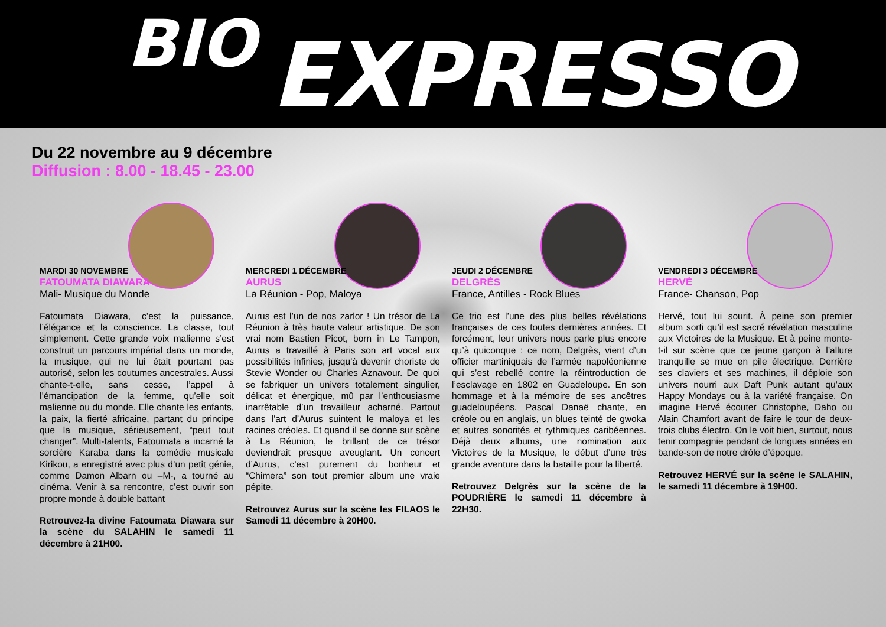BIO EXPRESSO
Du 22 novembre au 9 décembre
Diffusion : 8.00 - 18.45 - 23.00
MARDI 30 NOVEMBRE
FATOUMATA DIAWARA
Mali- Musique du Monde
Fatoumata Diawara, c’est la puissance, l’élégance et la conscience. La classe, tout simplement. Cette grande voix malienne s’est construit un parcours impérial dans un monde, la musique, qui ne lui était pourtant pas autorisé, selon les coutumes ancestrales. Aussi chante-t-elle, sans cesse, l’appel à l’émancipation de la femme, qu’elle soit malienne ou du monde. Elle chante les enfants, la paix, la fierté africaine, partant du principe que la musique, sérieusement, “peut tout changer”. Multi-talents, Fatoumata a incarné la sorcière Karaba dans la comédie musicale Kirikou, a enregistré avec plus d’un petit génie, comme Damon Albarn ou –M-, a tourné au cinéma. Venir à sa rencontre, c’est ouvrir son propre monde à double battant
Retrouvez-la divine Fatoumata Diawara sur la scène du SALAHIN le samedi 11 décembre à 21H00.
MERCREDI 1 DÉCEMBRE
AURUS
La Réunion - Pop, Maloya
Aurus est l’un de nos zarlor ! Un trésor de La Réunion à très haute valeur artistique. De son vrai nom Bastien Picot, born in Le Tampon, Aurus a travaillé à Paris son art vocal aux possibilités infinies, jusqu’à devenir choriste de Stevie Wonder ou Charles Aznavour. De quoi se fabriquer un univers totalement singulier, délicat et énergique, mû par l’enthousiasme inarrêtable d’un travailleur acharné. Partout dans l’art d’Aurus suintent le maloya et les racines créoles. Et quand il se donne sur scène à La Réunion, le brillant de ce trésor deviendrait presque aveuglant. Un concert d’Aurus, c’est purement du bonheur et “Chimera” son tout premier album une vraie pépite.
Retrouvez Aurus sur la scène les FILAOS le Samedi 11 décembre à 20H00.
JEUDI 2 DÉCEMBRE
DELGRÈS
France, Antilles - Rock Blues
Ce trio est l’une des plus belles révélations françaises de ces toutes dernières années. Et forcément, leur univers nous parle plus encore qu’à quiconque : ce nom, Delgrès, vient d’un officier martiniquais de l’armée napoléonienne qui s’est rebellé contre la réintroduction de l’esclavage en 1802 en Guadeloupe. En son hommage et à la mémoire de ses ancêtres guadeloupéens, Pascal Danaë chante, en créole ou en anglais, un blues teinté de gwoka et autres sonorités et rythmiques caribéennes. Déjà deux albums, une nomination aux Victoires de la Musique, le début d’une très grande aventure dans la bataille pour la liberté.
Retrouvez Delgrès sur la scène de la POUDRIÈRE le samedi 11 décembre à 22H30.
VENDREDI 3 DÉCEMBRE
HERVÉ
France- Chanson, Pop
Hervé, tout lui sourit. À peine son premier album sorti qu’il est sacré révélation masculine aux Victoires de la Musique. Et à peine monte-t-il sur scène que ce jeune garçon à l’allure tranquille se mue en pile électrique. Derrière ses claviers et ses machines, il déploie son univers nourri aux Daft Punk autant qu’aux Happy Mondays ou à la variété française. On imagine Hervé écouter Christophe, Daho ou Alain Chamfort avant de faire le tour de deux-trois clubs électro. On le voit bien, surtout, nous tenir compagnie pendant de longues années en bande-son de notre drôle d’époque.
Retrouvez HERVÉ sur la scène le SALAHIN, le samedi 11 décembre à 19H00.